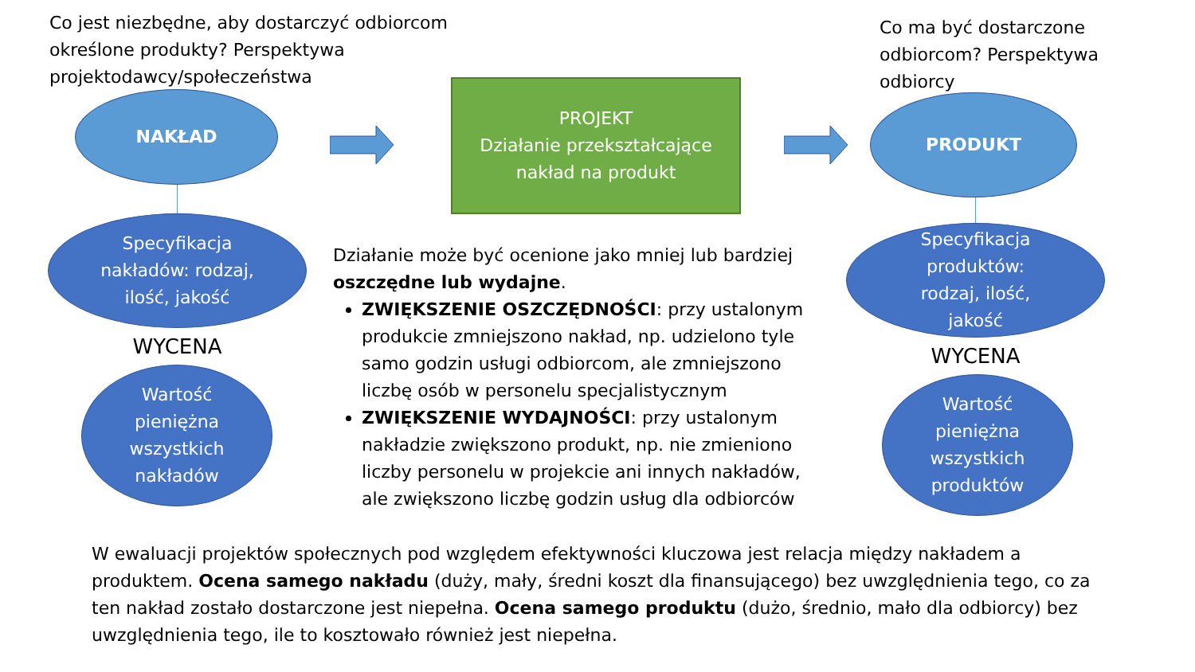Co jest niezbędne, aby dostarczyć odbiorcom określone produkty? Perspektywa projektodawcy/społeczeństwa
NAKŁAD
Specyfikacja
nakładów: rodzaj,
ilość, jakość
WYCENA
Wartość
pieniężna
wszystkich
nakładów
PROJEKT
Działanie przekształcające
nakład na produkt
Co ma być dostarczone odbiorcom? Perspektywa odbiorcy
PRODUKT
Specyfikacja
produktów:
rodzaj, ilość,
jakość
WYCENA
Wartość
pieniężna
wszystkich
produktów
Działanie może być ocenione jako mniej lub bardziej oszczędne lub wydajne.
ZWIĘKSZENIE OSZCZĘDNOŚCI: przy ustalonym produkcie zmniejszono nakład, np. udzielono tyle samo godzin usługi odbiorcom, ale zmniejszono liczbę osób w personelu specjalistycznym
ZWIĘKSZENIE WYDAJNOŚCI: przy ustalonym nakładzie zwiększono produkt, np. nie zmieniono liczby personelu w projekcie ani innych nakładów, ale zwiększono liczbę godzin usług dla odbiorców
W ewaluacji projektów społecznych pod względem efektywności kluczowa jest relacja między nakładem a produktem. Ocena samego nakładu (duży, mały, średni koszt dla finansującego) bez uwzględnienia tego, co za ten nakład zostało dostarczone jest niepełna. Ocena samego produktu (dużo, średnio, mało dla odbiorcy) bez uwzględnienia tego, ile to kosztowało również jest niepełna.